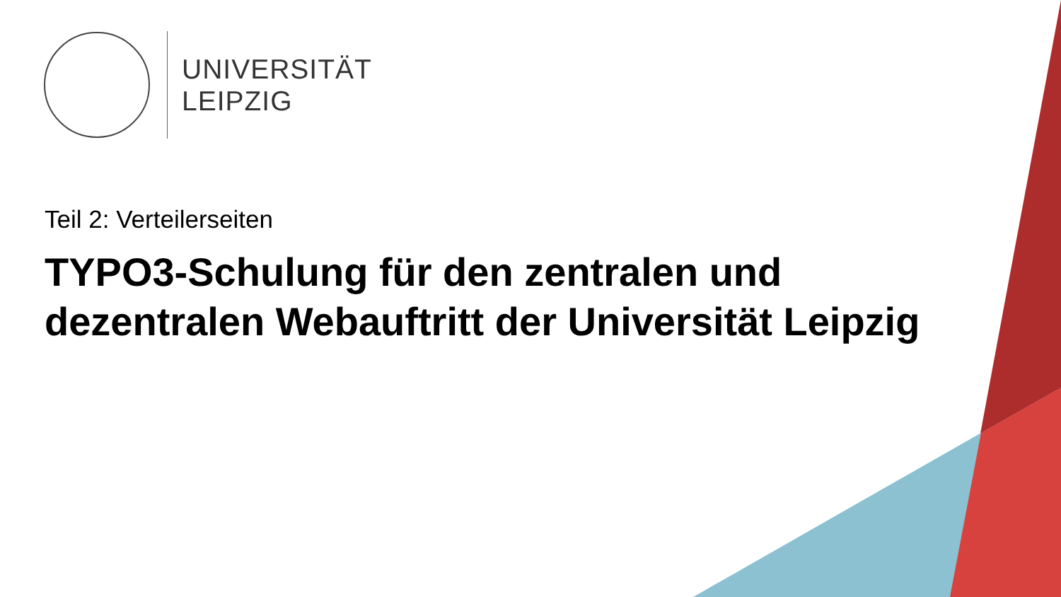UNIVERSITÄT
LEIPZIG
Teil 2: Verteilerseiten
TYPO3-Schulung für den zentralen und dezentralen Webauftritt der Universität Leipzig